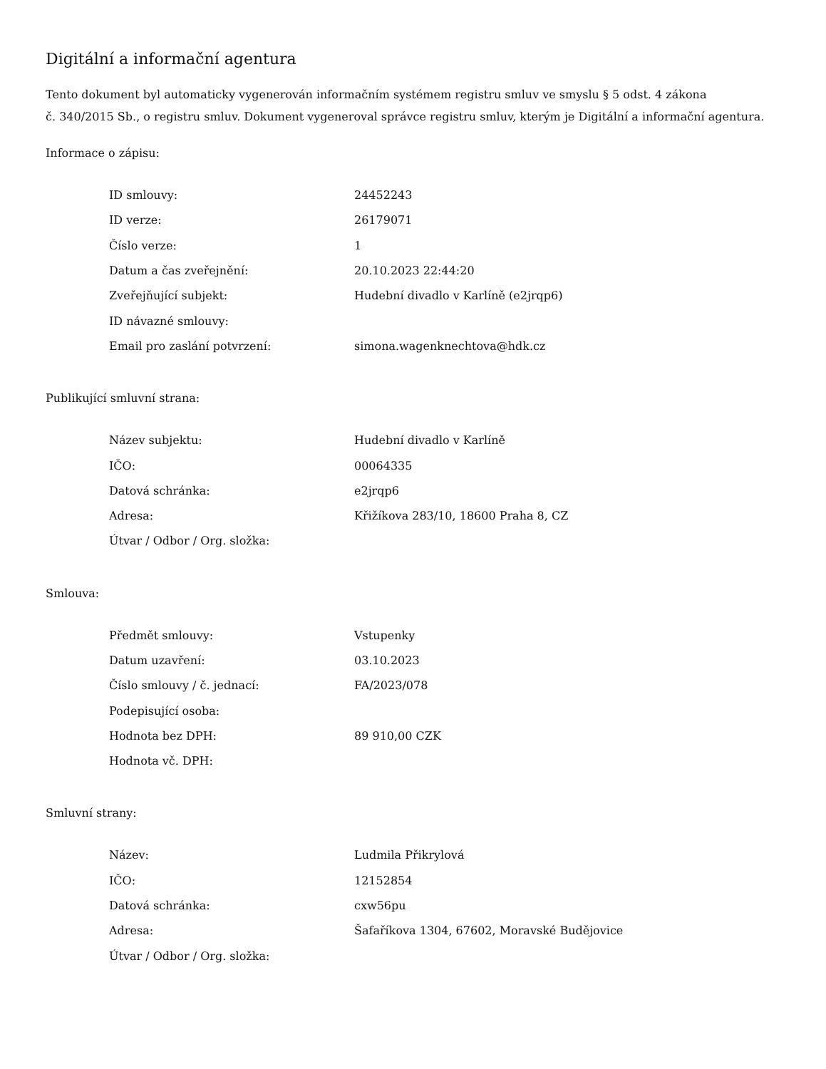Digitální a informační agentura
Tento dokument byl automaticky vygenerován informačním systémem registru smluv ve smyslu § 5 odst. 4 zákona
č. 340/2015 Sb., o registru smluv. Dokument vygeneroval správce registru smluv, kterým je Digitální a informační agentura.
Informace o zápisu:
| ID smlouvy: | 24452243 |
| ID verze: | 26179071 |
| Číslo verze: | 1 |
| Datum a čas zveřejnění: | 20.10.2023 22:44:20 |
| Zveřejňující subjekt: | Hudební divadlo v Karlíně (e2jrqp6) |
| ID návazné smlouvy: | |
| Email pro zaslání potvrzení: | simona.wagenknechtova@hdk.cz |
Publikující smluvní strana:
| Název subjektu: | Hudební divadlo v Karlíně |
| IČO: | 00064335 |
| Datová schránka: | e2jrqp6 |
| Adresa: | Křižíkova 283/10, 18600 Praha 8, CZ |
| Útvar / Odbor / Org. složka: | |
Smlouva:
| Předmět smlouvy: | Vstupenky |
| Datum uzavření: | 03.10.2023 |
| Číslo smlouvy / č. jednací: | FA/2023/078 |
| Podepisující osoba: | |
| Hodnota bez DPH: | 89 910,00 CZK |
| Hodnota vč. DPH: | |
Smluvní strany:
| Název: | Ludmila Přikrylová |
| IČO: | 12152854 |
| Datová schránka: | cxw56pu |
| Adresa: | Šafaříkova 1304, 67602, Moravské Budějovice |
| Útvar / Odbor / Org. složka: | |